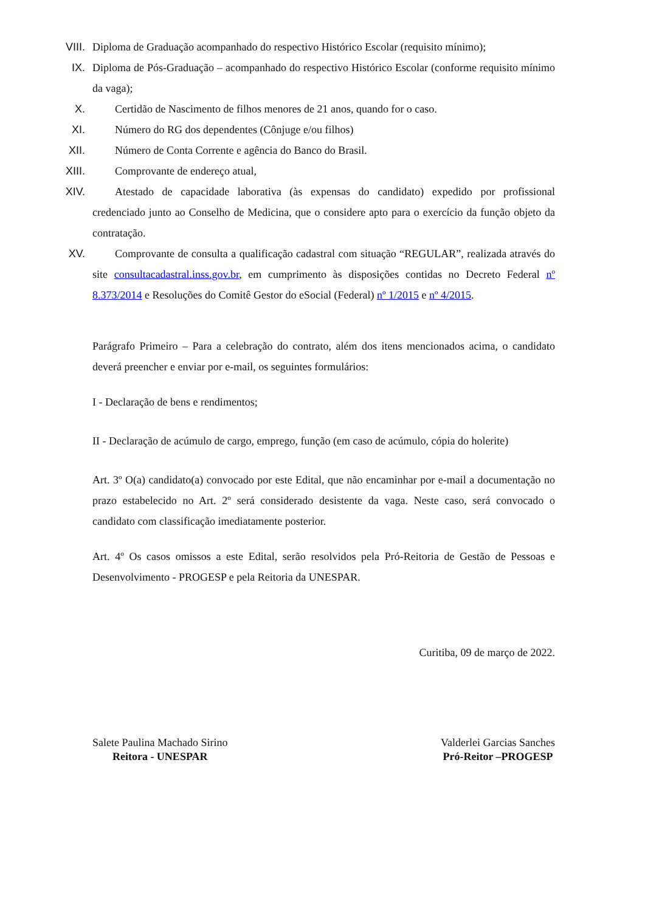VIII. Diploma de Graduação acompanhado do respectivo Histórico Escolar (requisito mínimo);
IX. Diploma de Pós-Graduação – acompanhado do respectivo Histórico Escolar (conforme requisito mínimo da vaga);
X. Certidão de Nascimento de filhos menores de 21 anos, quando for o caso.
XI. Número do RG dos dependentes (Cônjuge e/ou filhos)
XII. Número de Conta Corrente e agência do Banco do Brasil.
XIII. Comprovante de endereço atual,
XIV. Atestado de capacidade laborativa (às expensas do candidato) expedido por profissional credenciado junto ao Conselho de Medicina, que o considere apto para o exercício da função objeto da contratação.
XV. Comprovante de consulta a qualificação cadastral com situação “REGULAR”, realizada através do site consultacadastral.inss.gov.br, em cumprimento às disposições contidas no Decreto Federal nº 8.373/2014 e Resoluções do Comitê Gestor do eSocial (Federal) nº 1/2015 e nº 4/2015.
Parágrafo Primeiro – Para a celebração do contrato, além dos itens mencionados acima, o candidato deverá preencher e enviar por e-mail, os seguintes formulários:
I - Declaração de bens e rendimentos;
II - Declaração de acúmulo de cargo, emprego, função (em caso de acúmulo, cópia do holerite)
Art. 3º O(a) candidato(a) convocado por este Edital, que não encaminhar por e-mail a documentação no prazo estabelecido no Art. 2º será considerado desistente da vaga. Neste caso, será convocado o candidato com classificação imediatamente posterior.
Art. 4º Os casos omissos a este Edital, serão resolvidos pela Pró-Reitoria de Gestão de Pessoas e Desenvolvimento - PROGESP e pela Reitoria da UNESPAR.
Curitiba, 09 de março de 2022.
Salete Paulina Machado Sirino
Reitora - UNESPAR
Valderlei Garcias Sanches
Pró-Reitor –PROGESP